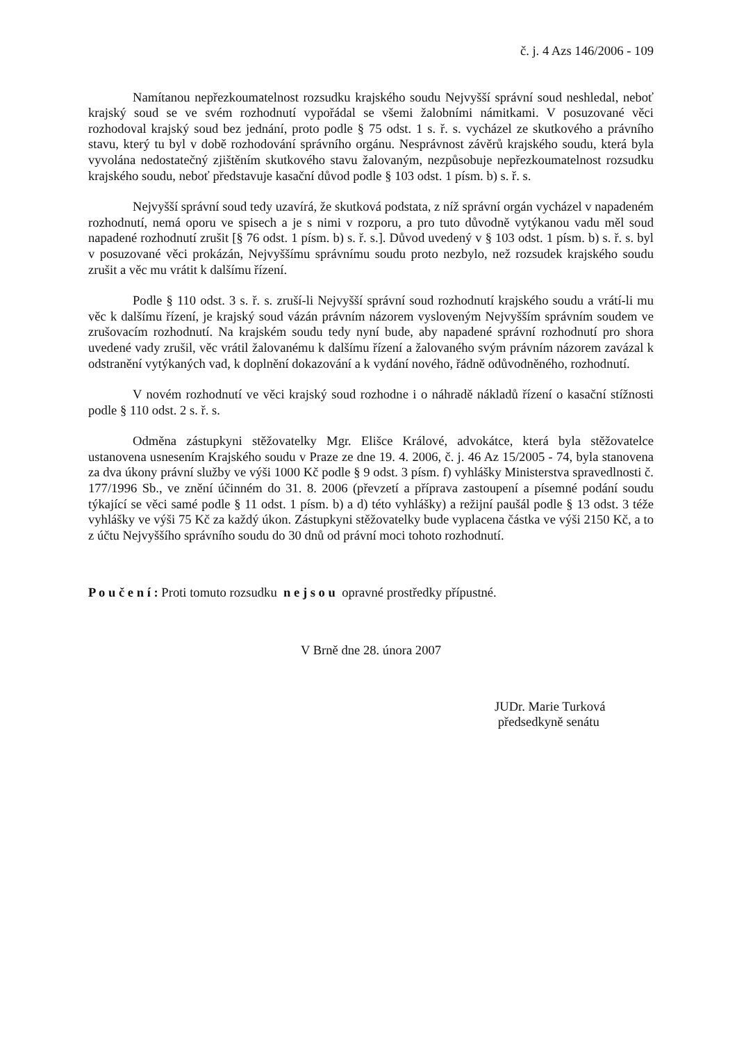č. j. 4 Azs 146/2006 - 109
Namítanou nepřezkoumatelnost rozsudku krajského soudu Nejvyšší správní soud neshledal, neboť krajský soud se ve svém rozhodnutí vypořádal se všemi žalobními námitkami. V posuzované věci rozhodoval krajský soud bez jednání, proto podle § 75 odst. 1 s. ř. s. vycházel ze skutkového a právního stavu, který tu byl v době rozhodování správního orgánu. Nesprávnost závěrů krajského soudu, která byla vyvolána nedostatečný zjištěním skutkového stavu žalovaným, nezpůsobuje nepřezkoumatelnost rozsudku krajského soudu, neboť představuje kasační důvod podle § 103 odst. 1 písm. b) s. ř. s.
Nejvyšší správní soud tedy uzavírá, že skutková podstata, z níž správní orgán vycházel v napadeném rozhodnutí, nemá oporu ve spisech a je s nimi v rozporu, a pro tuto důvodně vytýkanou vadu měl soud napadené rozhodnutí zrušit [§ 76 odst. 1 písm. b) s. ř. s.]. Důvod uvedený v § 103 odst. 1 písm. b) s. ř. s. byl v posuzované věci prokázán, Nejvyššímu správnímu soudu proto nezbylo, než rozsudek krajského soudu zrušit a věc mu vrátit k dalšímu řízení.
Podle § 110 odst. 3 s. ř. s. zruší-li Nejvyšší správní soud rozhodnutí krajského soudu a vrátí-li mu věc k dalšímu řízení, je krajský soud vázán právním názorem vysloveným Nejvyšším správním soudem ve zrušovacím rozhodnutí. Na krajském soudu tedy nyní bude, aby napadené správní rozhodnutí pro shora uvedené vady zrušil, věc vrátil žalovanému k dalšímu řízení a žalovaného svým právním názorem zavázal k odstranění vytýkaných vad, k doplnění dokazování a k vydání nového, řádně odůvodněného, rozhodnutí.
V novém rozhodnutí ve věci krajský soud rozhodne i o náhradě nákladů řízení o kasační stížnosti podle § 110 odst. 2 s. ř. s.
Odměna zástupkyni stěžovatelky Mgr. Elišce Králové, advokátce, která byla stěžovatelce ustanovena usnesením Krajského soudu v Praze ze dne 19. 4. 2006, č. j. 46 Az 15/2005 - 74, byla stanovena za dva úkony právní služby ve výši 1000 Kč podle § 9 odst. 3 písm. f) vyhlášky Ministerstva spravedlnosti č. 177/1996 Sb., ve znění účinném do 31. 8. 2006 (převzetí a příprava zastoupení a písemné podání soudu týkající se věci samé podle § 11 odst. 1 písm. b) a d) této vyhlášky) a režijní paušál podle § 13 odst. 3 téže vyhlášky ve výši 75 Kč za každý úkon. Zástupkyni stěžovatelky bude vyplacena částka ve výši 2150 Kč, a to z účtu Nejvyššího správního soudu do 30 dnů od právní moci tohoto rozhodnutí.
P o u č e n í : Proti tomuto rozsudku n e j s o u opravné prostředky přípustné.
V Brně dne 28. února 2007
JUDr. Marie Turková
předsedkyně senátu